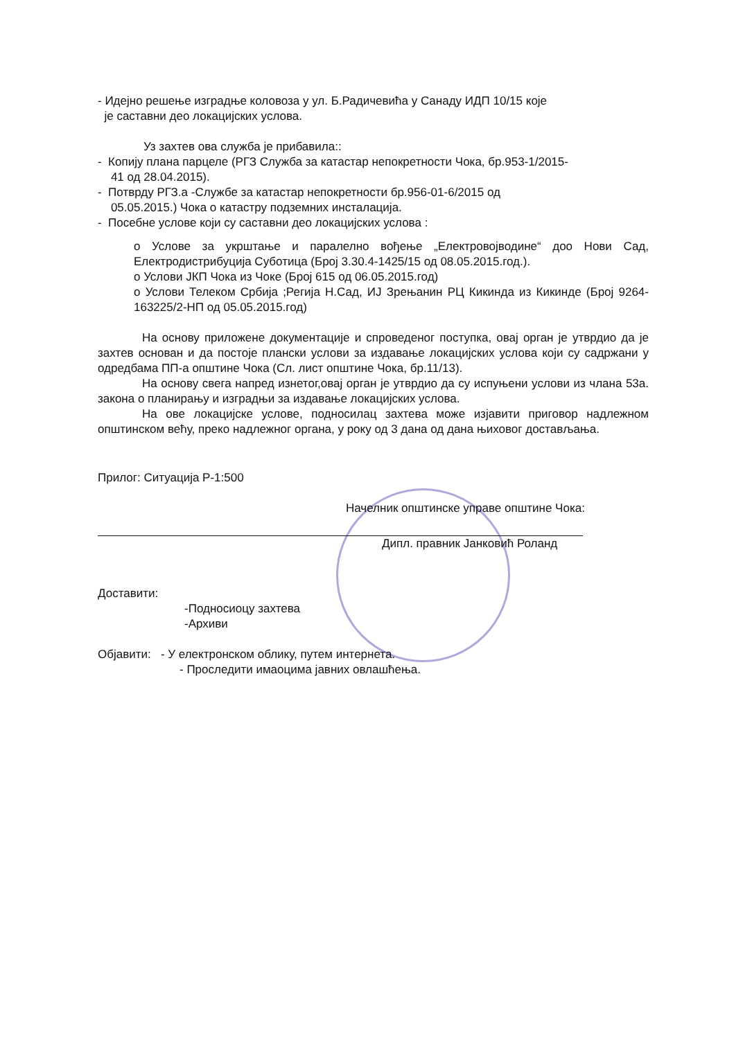- Идејно решење изградње коловоза у ул. Б.Радичевића у Санаду ИДП 10/15 које
је саставни део локацијских услова.
Уз захтев ова служба је прибавила::
- Копију плана парцеле (РГЗ Служба за катастар непокретности Чока, бр.953-1/2015-
41 од 28.04.2015).
- Потврду РГЗ.а -Службе за катастар непокретности бр.956-01-6/2015 од
05.05.2015.) Чока о катастру подземних инсталација.
- Посебне услове који су саставни део локацијских услова :
o Услове за укрштање и паралелно вођење „Електровојводине“ доо Нови Сад, Електродистрибуција Суботица (Број 3.30.4-1425/15 од 08.05.2015.год.).
o Услови ЈКП Чока из Чоке (Број 615 од 06.05.2015.год)
o Услови Телеком Србија ;Регија Н.Сад, ИЈ Зрењанин РЦ Кикинда из Кикинде (Број 9264-163225/2-НП од 05.05.2015.год)
На основу приложене документације и спроведеног поступка, овај орган је утврдио да је захтев основан и да постоје плански услови за издавање локацијских услова који су садржани у одредбама ПП-а општине Чока (Сл. лист општине Чока, бр.11/13).
На основу свега напред изнетог,овај орган је утврдио да су испуњени услови из члана 53а. закона о планирању и изградњи за издавање локацијских услова.
На ове локацијске услове, подносилац захтева може изјавити приговор надлежном општинском већу, преко надлежног органа, у року од 3 дана од дана њиховог достављања.
Прилог: Ситуација Р-1:500
Начелник општинске управе општине Чока:
Дипл. правник Јанковић Роланд
Достави​ти:
-Подносиоцу захтева
-Архиви
Објавити: - У електронском облику, путем интернета.
- Проследити имаоцима јавних овлашћења.